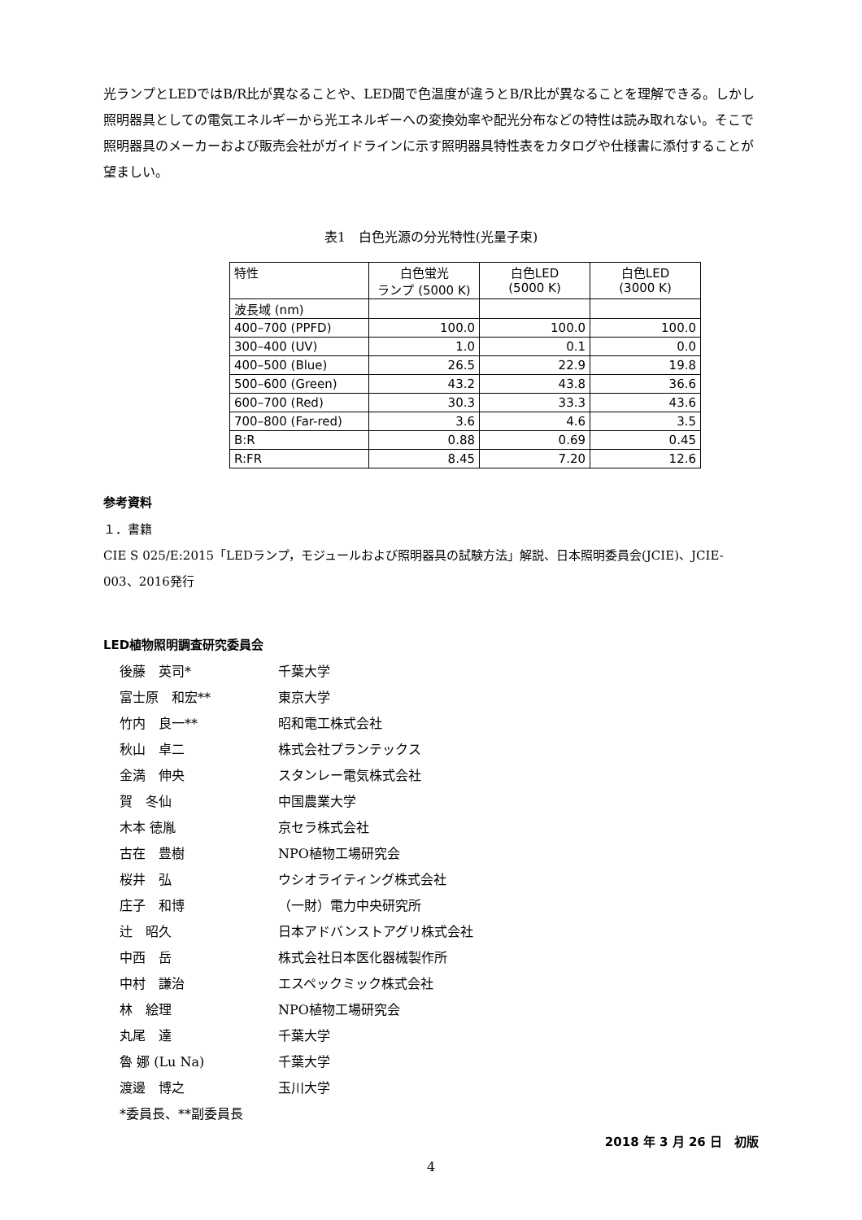光ランプとLEDではB/R比が異なることや、LED間で色温度が違うとB/R比が異なることを理解できる。しかし照明器具としての電気エネルギーから光エネルギーへの変換効率や配光分布などの特性は読み取れない。そこで照明器具のメーカーおよび販売会社がガイドラインに示す照明器具特性表をカタログや仕様書に添付することが望ましい。
表1　白色光源の分光特性(光量子束)
| 特性 | 白色蛍光 ランプ (5000 K) | 白色LED (5000 K) | 白色LED (3000 K) |
| --- | --- | --- | --- |
| 波長域 (nm) | | | |
| 400–700 (PPFD) | 100.0 | 100.0 | 100.0 |
| 300–400 (UV) | 1.0 | 0.1 | 0.0 |
| 400–500 (Blue) | 26.5 | 22.9 | 19.8 |
| 500–600 (Green) | 43.2 | 43.8 | 36.6 |
| 600–700 (Red) | 30.3 | 33.3 | 43.6 |
| 700–800 (Far-red) | 3.6 | 4.6 | 3.5 |
| B:R | 0.88 | 0.69 | 0.45 |
| R:FR | 8.45 | 7.20 | 12.6 |
参考資料
１．書籍
CIE S 025/E:2015「LEDランプ，モジュールおよび照明器具の試験方法」解説、日本照明委員会(JCIE)、JCIE-003、2016発行
LED植物照明調査研究委員会
後藤　英司*
千葉大学
富士原　和宏**
東京大学
竹内　良一**
昭和電工株式会社
秋山　卓二
株式会社プランテックス
金満　伸央
スタンレー電気株式会社
賀　冬仙
中国農業大学
木本 徳胤
京セラ株式会社
古在　豊樹
NPO植物工場研究会
桜井　弘
ウシオライティング株式会社
庄子　和博
（一財）電力中央研究所
辻　昭久
日本アドバンストアグリ株式会社
中西　岳
株式会社日本医化器械製作所
中村　謙治
エスペックミック株式会社
林　絵理
NPO植物工場研究会
丸尾　達
千葉大学
魯 娜 (Lu Na)
千葉大学
渡邊　博之
玉川大学
*委員長、**副委員長
2018 年 3 月 26 日　初版
4